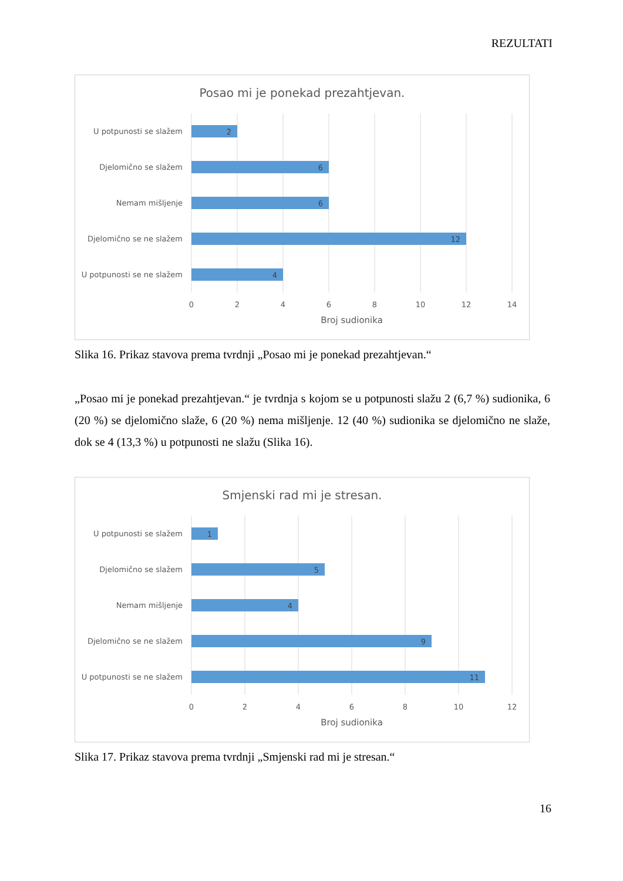REZULTATI
Posao mi je ponekad prezahtjevan.
U potpunosti se slažem
Djelomično se slažem
Nemam mišljenje
Djelomično se ne slažem
U potpunosti se ne slažem
2
6
6
12
4
0
2
4
6
8
10
12
14
Broj sudionika
Slika 16. Prikaz stavova prema tvrdnji „Posao mi je ponekad prezahtjevan.“
„Posao mi je ponekad prezahtjevan.“ je tvrdnja s kojom se u potpunosti slažu 2 (6,7 %) sudionika, 6 (20 %) se djelomično slaže, 6 (20 %) nema mišljenje. 12 (40 %) sudionika se djelomično ne slaže, dok se 4 (13,3 %) u potpunosti ne slažu (Slika 16).
Smjenski rad mi je stresan.
U potpunosti se slažem
Djelomično se slažem
Nemam mišljenje
Djelomično se ne slažem
U potpunosti se ne slažem
1
5
4
9
11
0
2
4
6
8
10
12
Broj sudionika
Slika 17. Prikaz stavova prema tvrdnji „Smjenski rad mi je stresan.“
16